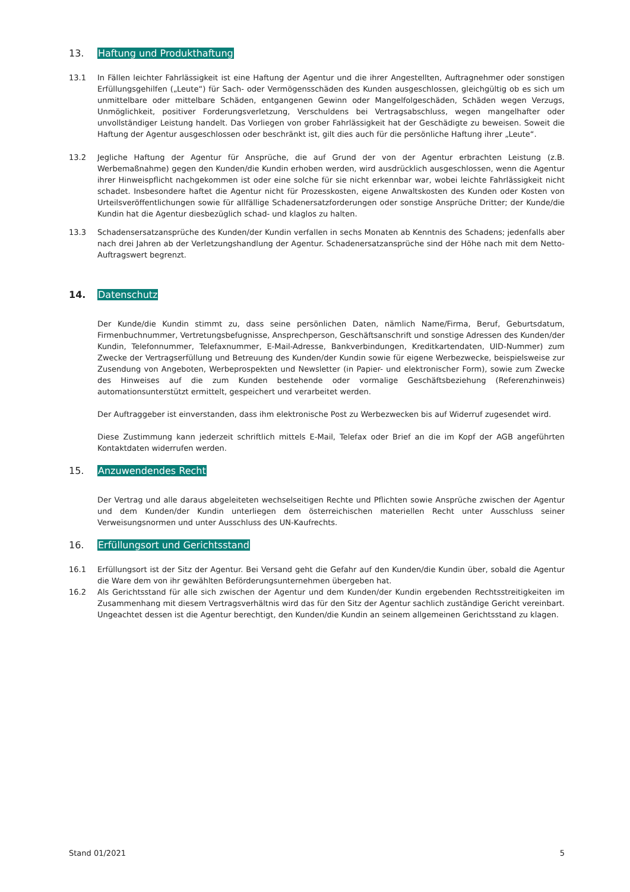13. Haftung und Produkthaftung
13.1 In Fällen leichter Fahrlässigkeit ist eine Haftung der Agentur und die ihrer Angestellten, Auftragnehmer oder sonstigen Erfüllungsgehilfen („Leute“) für Sach- oder Vermögensschäden des Kunden ausgeschlossen, gleichgültig ob es sich um unmittelbare oder mittelbare Schäden, entgangenen Gewinn oder Mangelfolgeschäden, Schäden wegen Verzugs, Unmöglichkeit, positiver Forderungsverletzung, Verschuldens bei Vertragsabschluss, wegen mangelhafter oder unvollständiger Leistung handelt. Das Vorliegen von grober Fahrlässigkeit hat der Geschädigte zu beweisen. Soweit die Haftung der Agentur ausgeschlossen oder beschränkt ist, gilt dies auch für die persönliche Haftung ihrer „Leute“.
13.2 Jegliche Haftung der Agentur für Ansprüche, die auf Grund der von der Agentur erbrachten Leistung (z.B. Werbemaßnahme) gegen den Kunden/die Kundin erhoben werden, wird ausdrücklich ausgeschlossen, wenn die Agentur ihrer Hinweispflicht nachgekommen ist oder eine solche für sie nicht erkennbar war, wobei leichte Fahrlässigkeit nicht schadet. Insbesondere haftet die Agentur nicht für Prozesskosten, eigene Anwaltskosten des Kunden oder Kosten von Urteilsveröffentlichungen sowie für allfällige Schadenersatzforderungen oder sonstige Ansprüche Dritter; der Kunde/die Kundin hat die Agentur diesbezüglich schad- und klaglos zu halten.
13.3 Schadensersatzansprüche des Kunden/der Kundin verfallen in sechs Monaten ab Kenntnis des Schadens; jedenfalls aber nach drei Jahren ab der Verletzungshandlung der Agentur. Schadenersatzansprüche sind der Höhe nach mit dem Netto-Auftragswert begrenzt.
14. Datenschutz
Der Kunde/die Kundin stimmt zu, dass seine persönlichen Daten, nämlich Name/Firma, Beruf, Geburtsdatum, Firmenbuchnummer, Vertretungsbefugnisse, Ansprechperson, Geschäftsanschrift und sonstige Adressen des Kunden/der Kundin, Telefonnummer, Telefaxnummer, E-Mail-Adresse, Bankverbindungen, Kreditkartendaten, UID-Nummer) zum Zwecke der Vertragserfüllung und Betreuung des Kunden/der Kundin sowie für eigene Werbezwecke, beispielsweise zur Zusendung von Angeboten, Werbeprospekten und Newsletter (in Papier- und elektronischer Form), sowie zum Zwecke des Hinweises auf die zum Kunden bestehende oder vormalige Geschäftsbeziehung (Referenzhinweis) automationsunterstützt ermittelt, gespeichert und verarbeitet werden.
Der Auftraggeber ist einverstanden, dass ihm elektronische Post zu Werbezwecken bis auf Widerruf zugesendet wird.
Diese Zustimmung kann jederzeit schriftlich mittels E-Mail, Telefax oder Brief an die im Kopf der AGB angeführten Kontaktdaten widerrufen werden.
15. Anzuwendendes Recht
Der Vertrag und alle daraus abgeleiteten wechselseitigen Rechte und Pflichten sowie Ansprüche zwischen der Agentur und dem Kunden/der Kundin unterliegen dem österreichischen materiellen Recht unter Ausschluss seiner Verweisungsnormen und unter Ausschluss des UN-Kaufrechts.
16. Erfüllungsort und Gerichtsstand
16.1 Erfüllungsort ist der Sitz der Agentur. Bei Versand geht die Gefahr auf den Kunden/die Kundin über, sobald die Agentur die Ware dem von ihr gewählten Beförderungsunternehmen übergeben hat.
16.2 Als Gerichtsstand für alle sich zwischen der Agentur und dem Kunden/der Kundin ergebenden Rechtsstreitigkeiten im Zusammenhang mit diesem Vertragsverhältnis wird das für den Sitz der Agentur sachlich zuständige Gericht vereinbart. Ungeachtet dessen ist die Agentur berechtigt, den Kunden/die Kundin an seinem allgemeinen Gerichtsstand zu klagen.
Stand 01/2021 5